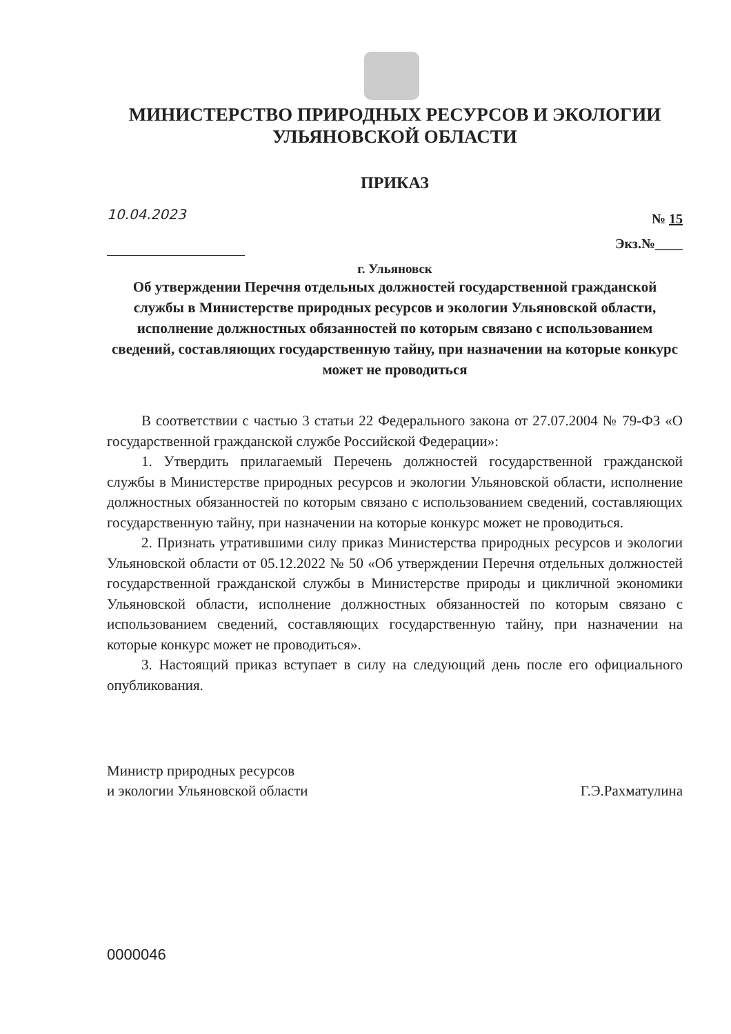МИНИСТЕРСТВО ПРИРОДНЫХ РЕСУРСОВ И ЭКОЛОГИИ
УЛЬЯНОВСКОЙ ОБЛАСТИ
ПРИКАЗ
10.04.2023
№ 15
Экз.№____
г. Ульяновск
Об утверждении Перечня отдельных должностей государственной гражданской службы в Министерстве природных ресурсов и экологии Ульяновской области, исполнение должностных обязанностей по которым связано с использованием сведений, составляющих государственную тайну, при назначении на которые конкурс может не проводиться
В соответствии с частью 3 статьи 22 Федерального закона от 27.07.2004 № 79-ФЗ «О государственной гражданской службе Российской Федерации»:
1. Утвердить прилагаемый Перечень должностей государственной гражданской службы в Министерстве природных ресурсов и экологии Ульяновской области, исполнение должностных обязанностей по которым связано с использованием сведений, составляющих государственную тайну, при назначении на которые конкурс может не проводиться.
2. Признать утратившими силу приказ Министерства природных ресурсов и экологии Ульяновской области от 05.12.2022 № 50 «Об утверждении Перечня отдельных должностей государственной гражданской службы в Министерстве природы и цикличной экономики Ульяновской области, исполнение должностных обязанностей по которым связано с использованием сведений, составляющих государственную тайну, при назначении на которые конкурс может не проводиться».
3. Настоящий приказ вступает в силу на следующий день после его официального опубликования.
Министр природных ресурсов
и экологии Ульяновской области
Г.Э.Рахматулина
0000046